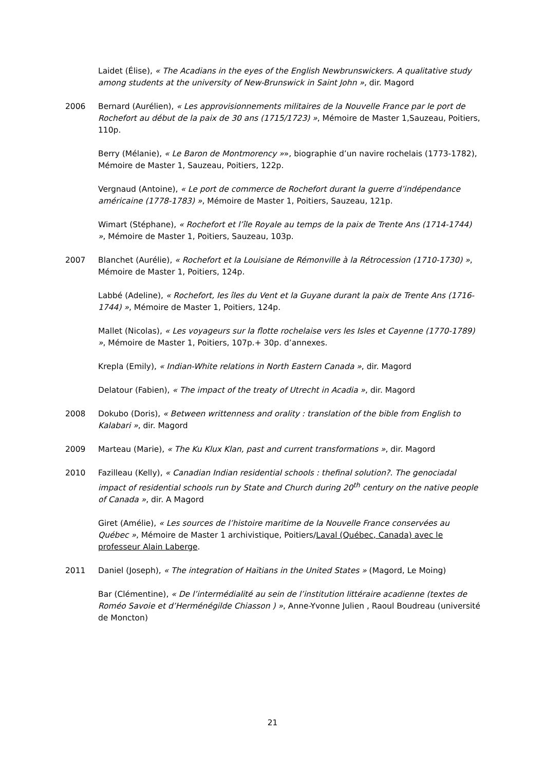Laidet (Élise), « The Acadians in the eyes of the English Newbrunswickers. A qualitative study among students at the university of New-Brunswick in Saint John », dir. Magord
2006 Bernard (Aurélien), « Les approvisionnements militaires de la Nouvelle France par le port de Rochefort au début de la paix de 30 ans (1715/1723) », Mémoire de Master 1,Sauzeau, Poitiers, 110p.
Berry (Mélanie), « Le Baron de Montmorency »», biographie d’un navire rochelais (1773-1782), Mémoire de Master 1, Sauzeau, Poitiers, 122p.
Vergnaud (Antoine), « Le port de commerce de Rochefort durant la guerre d’indépendance américaine (1778-1783) », Mémoire de Master 1, Poitiers, Sauzeau, 121p.
Wimart (Stéphane), « Rochefort et l’île Royale au temps de la paix de Trente Ans (1714-1744) », Mémoire de Master 1, Poitiers, Sauzeau, 103p.
2007 Blanchet (Aurélie), « Rochefort et la Louisiane de Rémonville à la Rétrocession (1710-1730) », Mémoire de Master 1, Poitiers, 124p.
Labbé (Adeline), « Rochefort, les îles du Vent et la Guyane durant la paix de Trente Ans (1716-1744) », Mémoire de Master 1, Poitiers, 124p.
Mallet (Nicolas), « Les voyageurs sur la flotte rochelaise vers les Isles et Cayenne (1770-1789) », Mémoire de Master 1, Poitiers, 107p.+ 30p. d’annexes.
Krepla (Emily), « Indian-White relations in North Eastern Canada », dir. Magord
Delatour (Fabien), « The impact of the treaty of Utrecht in Acadia », dir. Magord
2008 Dokubo (Doris), « Between writtenness and orality : translation of the bible from English to Kalabari », dir. Magord
2009 Marteau (Marie), « The Ku Klux Klan, past and current transformations », dir. Magord
2010 Fazilleau (Kelly), « Canadian Indian residential schools : thefinal solution?. The genociadal impact of residential schools run by State and Church during 20<sup>th</sup> century on the native people of Canada », dir. A Magord
Giret (Amélie), « Les sources de l’histoire maritime de la Nouvelle France conservées au Québec », Mémoire de Master 1 archivistique, Poitiers/Laval (Québec, Canada) avec le professeur Alain Laberge.
2011 Daniel (Joseph), « The integration of Haïtians in the United States » (Magord, Le Moing)
Bar (Clémentine), « De l’intermédialité au sein de l’institution littéraire acadienne (textes de Roméo Savoie et d’Herménégilde Chiasson ) », Anne-Yvonne Julien , Raoul Boudreau (université de Moncton)
21